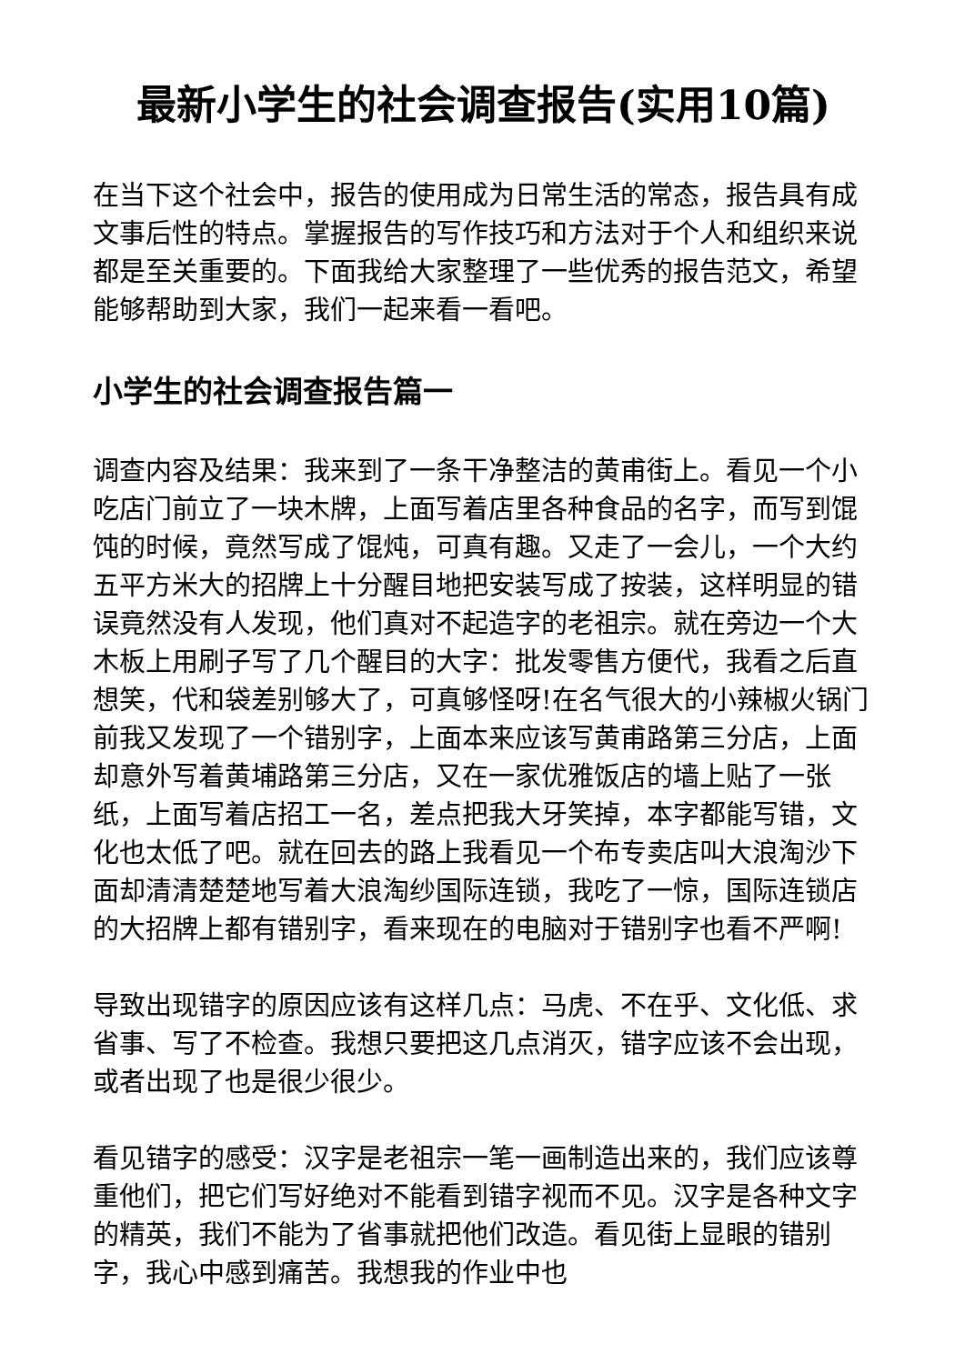最新小学生的社会调查报告(实用10篇)
在当下这个社会中，报告的使用成为日常生活的常态，报告具有成文事后性的特点。掌握报告的写作技巧和方法对于个人和组织来说都是至关重要的。下面我给大家整理了一些优秀的报告范文，希望能够帮助到大家，我们一起来看一看吧。
小学生的社会调查报告篇一
调查内容及结果：我来到了一条干净整洁的黄甫街上。看见一个小吃店门前立了一块木牌，上面写着店里各种食品的名字，而写到馄饨的时候，竟然写成了馄炖，可真有趣。又走了一会儿，一个大约五平方米大的招牌上十分醒目地把安装写成了按装，这样明显的错误竟然没有人发现，他们真对不起造字的老祖宗。就在旁边一个大木板上用刷子写了几个醒目的大字：批发零售方便代，我看之后直想笑，代和袋差别够大了，可真够怪呀!在名气很大的小辣椒火锅门前我又发现了一个错别字，上面本来应该写黄甫路第三分店，上面却意外写着黄埔路第三分店，又在一家优雅饭店的墙上贴了一张纸，上面写着店招工一名，差点把我大牙笑掉，本字都能写错，文化也太低了吧。就在回去的路上我看见一个布专卖店叫大浪淘沙下面却清清楚楚地写着大浪淘纱国际连锁，我吃了一惊，国际连锁店的大招牌上都有错别字，看来现在的电脑对于错别字也看不严啊!
导致出现错字的原因应该有这样几点：马虎、不在乎、文化低、求省事、写了不检查。我想只要把这几点消灭，错字应该不会出现，或者出现了也是很少很少。
看见错字的感受：汉字是老祖宗一笔一画制造出来的，我们应该尊重他们，把它们写好绝对不能看到错字视而不见。汉字是各种文字的精英，我们不能为了省事就把他们改造。看见街上显眼的错别字，我心中感到痛苦。我想我的作业中也